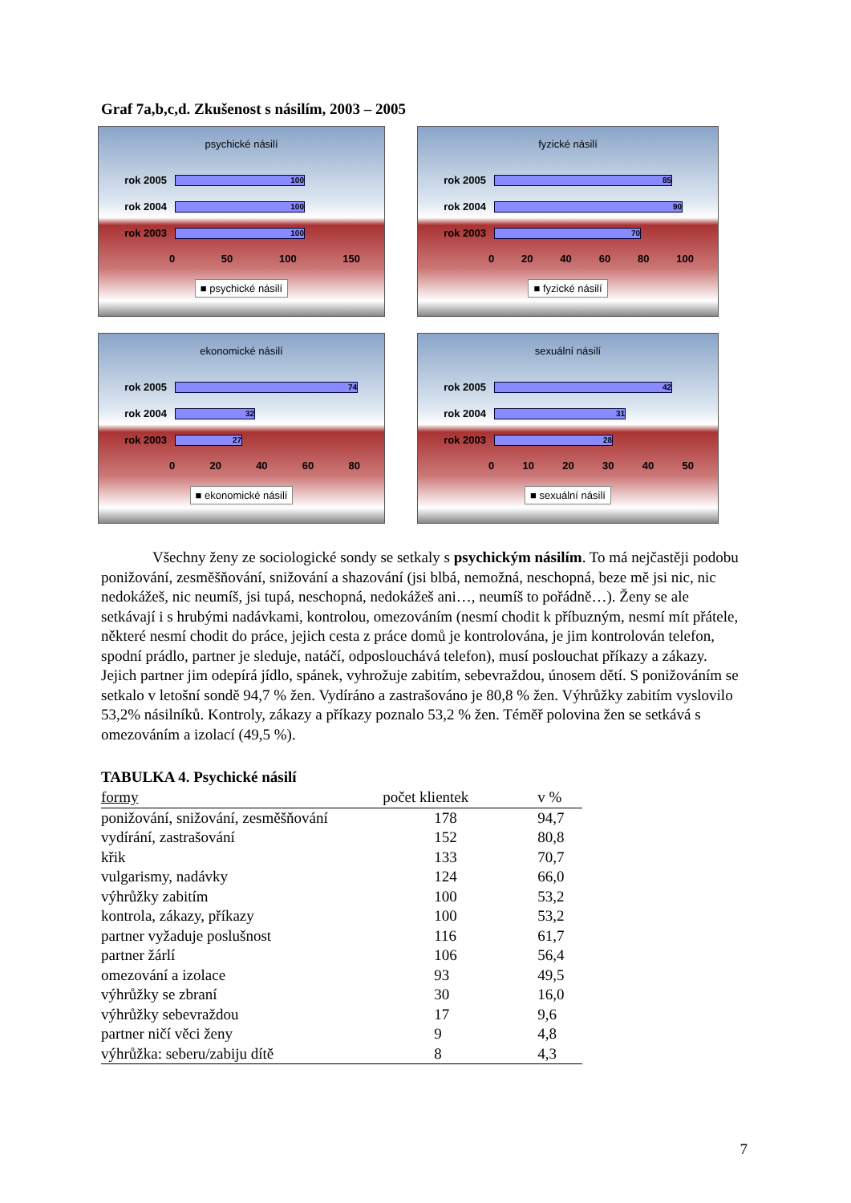Graf 7a,b,c,d. Zkušenost s násilím, 2003 – 2005
psychické násilí
rok 2005 100
rok 2004 100
rok 2003 100
0 50 100 150
■ psychické násilí
fyzické násilí
rok 2005 85
rok 2004 90
rok 2003 70
0 20 40 60 80 100
■ fyzické násilí
ekonomické násilí
rok 2005 74
rok 2004 32
rok 2003 27
0 20 40 60 80
■ ekonomické násilí
sexuální násilí
rok 2005 42
rok 2004 31
rok 2003 28
0 10 20 30 40 50
■ sexuální násilí
Všechny ženy ze sociologické sondy se setkaly s psychickým násilím. To má nejčastěji podobu ponižování, zesměšňování, snižování a shazování (jsi blbá, nemožná, neschopná, beze mě jsi nic, nic nedokážeš, nic neumíš, jsi tupá, neschopná, nedokážeš ani…, neumíš to pořádně…). Ženy se ale setkávají i s hrubými nadávkami, kontrolou, omezováním (nesmí chodit k příbuzným, nesmí mít přátele, některé nesmí chodit do práce, jejich cesta z práce domů je kontrolována, je jim kontrolován telefon, spodní prádlo, partner je sleduje, natáčí, odposlouchává telefon), musí poslouchat příkazy a zákazy. Jejich partner jim odepírá jídlo, spánek, vyhrožuje zabitím, sebevraždou, únosem dětí. S ponižováním se setkalo v letošní sondě 94,7 % žen. Vydíráno a zastrašováno je 80,8 % žen. Výhrůžky zabitím vyslovilo 53,2% násilníků. Kontroly, zákazy a příkazy poznalo 53,2 % žen. Téměř polovina žen se setkává s omezováním a izolací (49,5 %).
TABULKA 4. Psychické násilí
| formy | počet klientek | v % |
| --- | --- | --- |
| ponižování, snižování, zesměšňování | 178 | 94,7 |
| vydírání, zastrašování | 152 | 80,8 |
| křik | 133 | 70,7 |
| vulgarismy, nadávky | 124 | 66,0 |
| výhrůžky zabitím | 100 | 53,2 |
| kontrola, zákazy, příkazy | 100 | 53,2 |
| partner vyžaduje poslušnost | 116 | 61,7 |
| partner žárlí | 106 | 56,4 |
| omezování a izolace | 93 | 49,5 |
| výhrůžky se zbraní | 30 | 16,0 |
| výhrůžky sebevraždou | 17 | 9,6 |
| partner ničí věci ženy | 9 | 4,8 |
| výhrůžka: seberu/zabiju dítě | 8 | 4,3 |
7